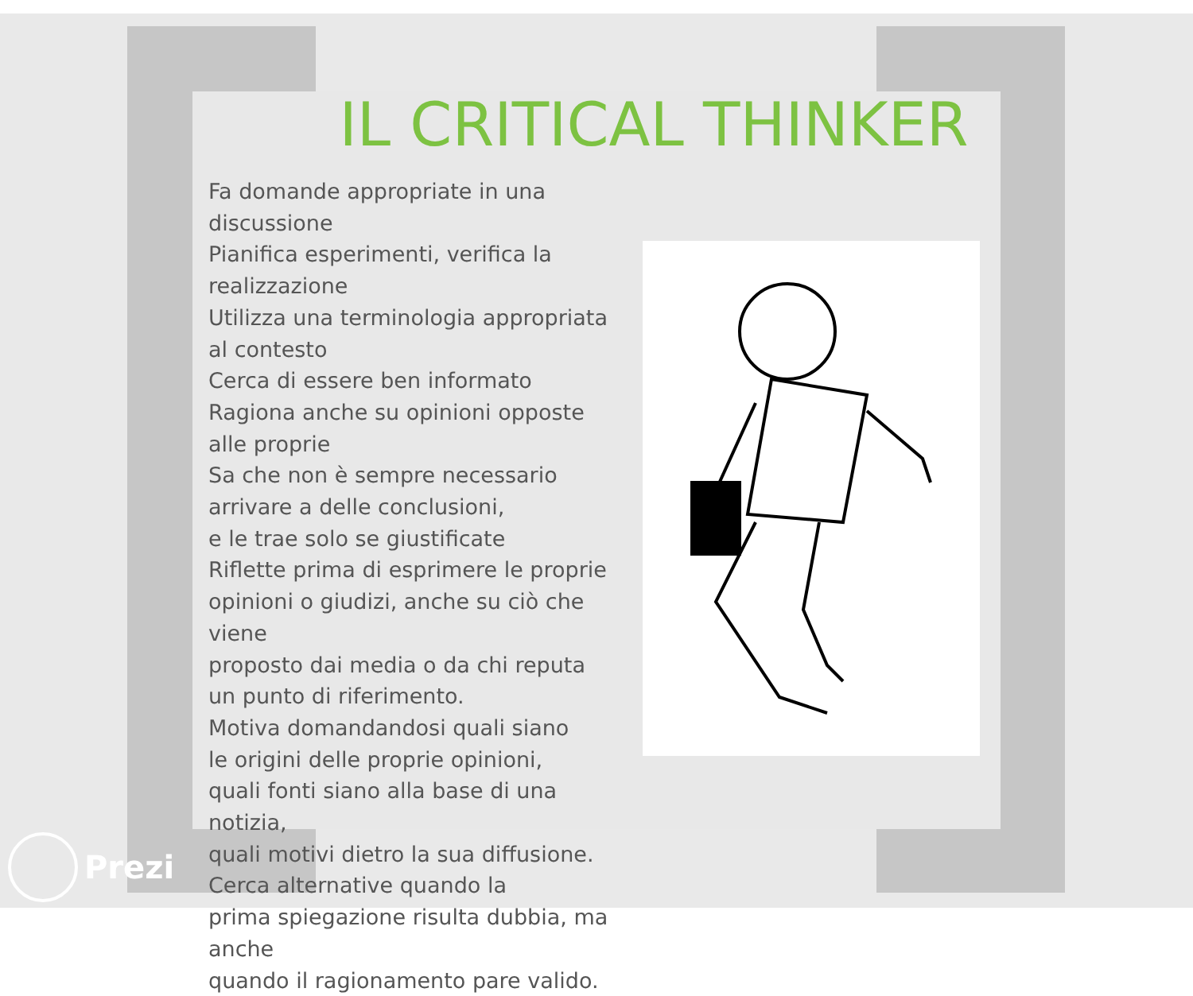IL CRITICAL THINKER
Fa domande appropriate in una discussione
Pianifica esperimenti, verifica la realizzazione
Utilizza una terminologia appropriata
al contesto
Cerca di essere ben informato
Ragiona anche su opinioni opposte
alle proprie
Sa che non è sempre necessario
arrivare a delle conclusioni,
e le trae solo se giustificate
Riflette prima di esprimere le proprie
opinioni o giudizi, anche su ciò che viene
proposto dai media o da chi reputa
un punto di riferimento.
Motiva domandandosi quali siano
le origini delle proprie opinioni,
quali fonti siano alla base di una notizia,
quali motivi dietro la sua diffusione.
Cerca alternative quando la
prima spiegazione risulta dubbia, ma anche
quando il ragionamento pare valido.
Prezi